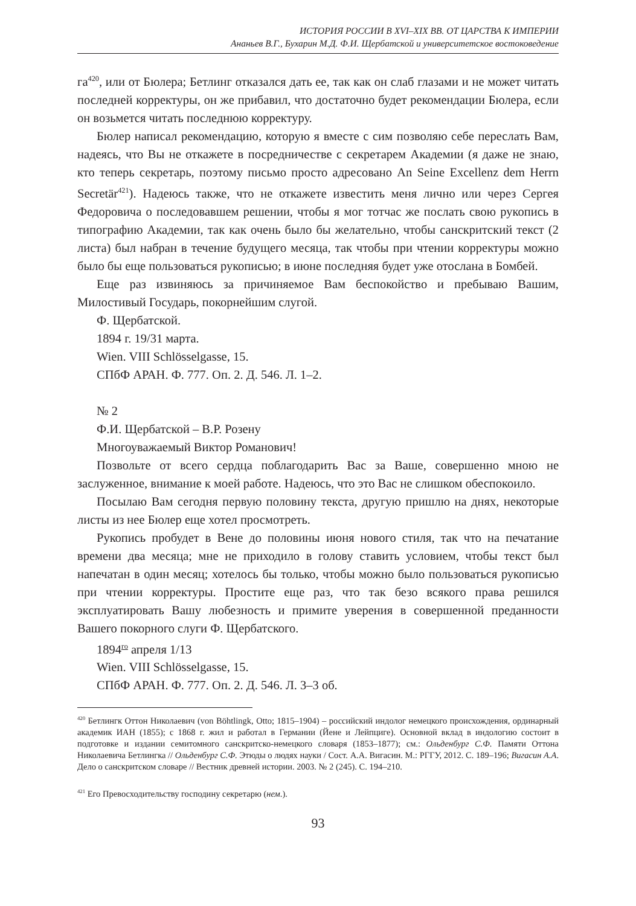ИСТОРИЯ РОССИИ В XVI–XIX ВВ. ОТ ЦАРСТВА К ИМПЕРИИ
Ананьев В.Г., Бухарин М.Д. Ф.И. Щербатской и университетское востоковедение
га<sup>420</sup>, или от Бюлера; Бетлинг отказался дать ее, так как он слаб глазами и не может читать последней корректуры, он же прибавил, что достаточно будет рекомендации Бюлера, если он возьмется читать последнюю корректуру.
Бюлер написал рекомендацию, которую я вместе с сим позволяю себе переслать Вам, надеясь, что Вы не откажете в посредничестве с секретарем Академии (я даже не знаю, кто теперь секретарь, поэтому письмо просто адресовано An Seine Excellenz dem Herrn Secretär<sup>421</sup>). Надеюсь также, что не откажете известить меня лично или через Сергея Федоровича о последовавшем решении, чтобы я мог тотчас же послать свою рукопись в типографию Академии, так как очень было бы желательно, чтобы санскритский текст (2 листа) был набран в течение будущего месяца, так чтобы при чтении корректуры можно было бы еще пользоваться рукописью; в июне последняя будет уже отослана в Бомбей.
Еще раз извиняюсь за причиняемое Вам беспокойство и пребываю Вашим, Милостивый Государь, покорнейшим слугой.
Ф. Щербатской.
1894 г. 19/31 марта.
Wien. VIII Schlösselgasse, 15.
СПбФ АРАН. Ф. 777. Оп. 2. Д. 546. Л. 1–2.
№ 2
Ф.И. Щербатской – В.Р. Розену
Многоуважаемый Виктор Романович!
Позвольте от всего сердца поблагодарить Вас за Ваше, совершенно мною не заслуженное, внимание к моей работе. Надеюсь, что это Вас не слишком обеспокоило.
Посылаю Вам сегодня первую половину текста, другую пришлю на днях, некоторые листы из нее Бюлер еще хотел просмотреть.
Рукопись пробудет в Вене до половины июня нового стиля, так что на печатание времени два месяца; мне не приходило в голову ставить условием, чтобы текст был напечатан в один месяц; хотелось бы только, чтобы можно было пользоваться рукописью при чтении корректуры. Простите еще раз, что так безо всякого права решился эксплуатировать Вашу любезность и примите уверения в совершенной преданности Вашего покорного слуги Ф. Щербатского.
1894<sup>го</sup> апреля 1/13
Wien. VIII Schlösselgasse, 15.
СПбФ АРАН. Ф. 777. Оп. 2. Д. 546. Л. 3–3 об.
<sup>420</sup> Бетлингк Оттон Николаевич (von Böhtlingk, Otto; 1815–1904) – российский индолог немецкого происхождения, ординарный академик ИАН (1855); с 1868 г. жил и работал в Германии (Йене и Лейпциге). Основной вклад в индологию состоит в подготовке и издании семитомного санскритско-немецкого словаря (1853–1877); см.: Ольденбург С.Ф. Памяти Оттона Николаевича Бетлингка // Ольденбург С.Ф. Этюды о людях науки / Сост. А.А. Вигасин. М.: РГГУ, 2012. С. 189–196; Вигасин А.А. Дело о санскритском словаре // Вестник древней истории. 2003. № 2 (245). С. 194–210.
<sup>421</sup> Его Превосходительству господину секретарю (нем.).
93